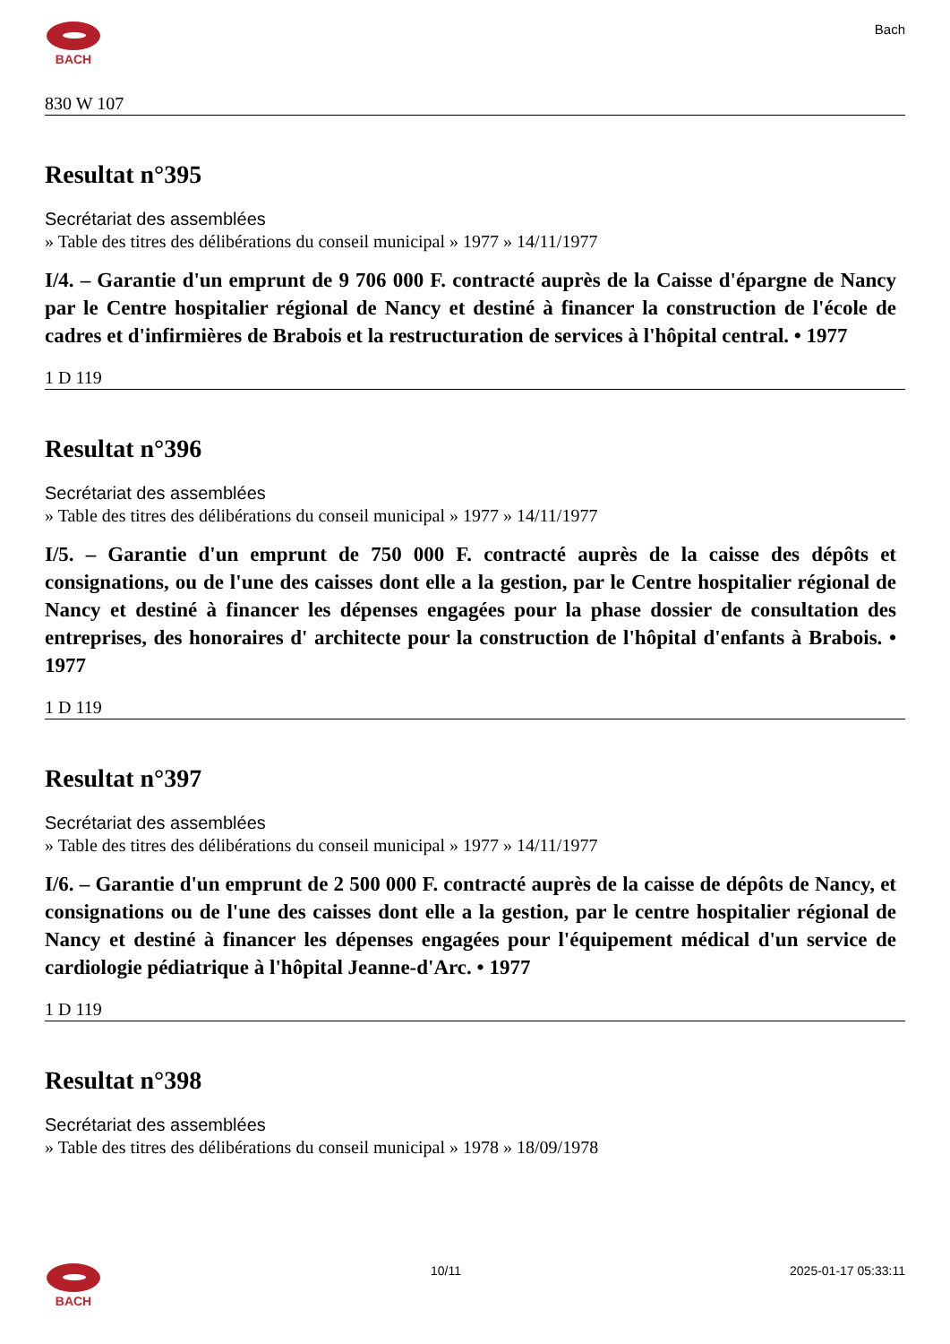BACH Bach
830 W 107
Resultat n°395
Secrétariat des assemblées
» Table des titres des délibérations du conseil municipal » 1977 » 14/11/1977
I/4. – Garantie d'un emprunt de 9 706 000 F. contracté auprès de la Caisse d'épargne de Nancy par le Centre hospitalier régional de Nancy et destiné à financer la construction de l'école de cadres et d'infirmières de Brabois et la restructuration de services à l'hôpital central. • 1977
1 D 119
Resultat n°396
Secrétariat des assemblées
» Table des titres des délibérations du conseil municipal » 1977 » 14/11/1977
I/5. – Garantie d'un emprunt de 750 000 F. contracté auprès de la caisse des dépôts et consignations, ou de l'une des caisses dont elle a la gestion, par le Centre hospitalier régional de Nancy et destiné à financer les dépenses engagées pour la phase dossier de consultation des entreprises, des honoraires d' architecte pour la construction de l'hôpital d'enfants à Brabois. • 1977
1 D 119
Resultat n°397
Secrétariat des assemblées
» Table des titres des délibérations du conseil municipal » 1977 » 14/11/1977
I/6. – Garantie d'un emprunt de 2 500 000 F. contracté auprès de la caisse de dépôts de Nancy, et consignations ou de l'une des caisses dont elle a la gestion, par le centre hospitalier régional de Nancy et destiné à financer les dépenses engagées pour l'équipement médical d'un service de cardiologie pédiatrique à l'hôpital Jeanne-d'Arc. • 1977
1 D 119
Resultat n°398
Secrétariat des assemblées
» Table des titres des délibérations du conseil municipal » 1978 » 18/09/1978
BACH 10/11 2025-01-17 05:33:11